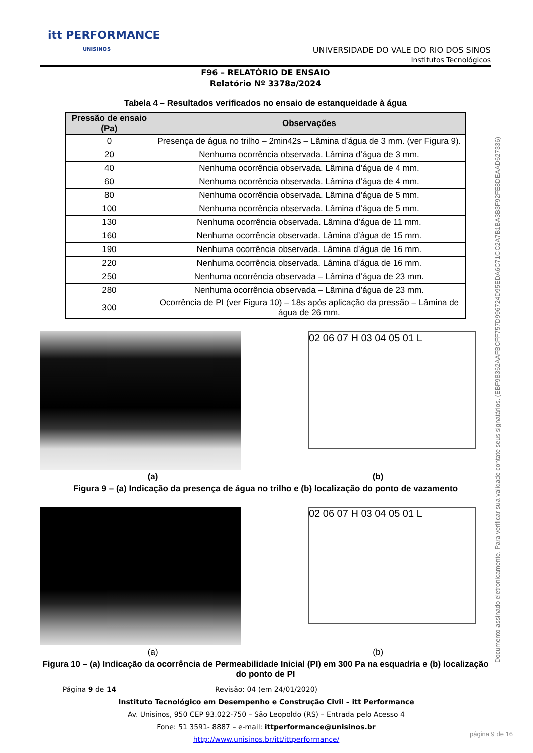itt PERFORMANCE
UNISINOS
UNIVERSIDADE DO VALE DO RIO DOS SINOS
Institutos Tecnológicos
F96 – RELATÓRIO DE ENSAIO
Relatório Nº 3378a/2024
Tabela 4 – Resultados verificados no ensaio de estanqueidade à água
| Pressão de ensaio (Pa) | Observações |
| --- | --- |
| 0 | Presença de água no trilho – 2min42s – Lâmina d’água de 3 mm. (ver Figura 9). |
| 20 | Nenhuma ocorrência observada. Lâmina d’água de 3 mm. |
| 40 | Nenhuma ocorrência observada. Lâmina d’água de 4 mm. |
| 60 | Nenhuma ocorrência observada. Lâmina d’água de 4 mm. |
| 80 | Nenhuma ocorrência observada. Lâmina d’água de 5 mm. |
| 100 | Nenhuma ocorrência observada. Lâmina d’água de 5 mm. |
| 130 | Nenhuma ocorrência observada. Lâmina d’água de 11 mm. |
| 160 | Nenhuma ocorrência observada. Lâmina d’água de 15 mm. |
| 190 | Nenhuma ocorrência observada. Lâmina d’água de 16 mm. |
| 220 | Nenhuma ocorrência observada. Lâmina d’água de 16 mm. |
| 250 | Nenhuma ocorrência observada – Lâmina d’água de 23 mm. |
| 280 | Nenhuma ocorrência observada – Lâmina d’água de 23 mm. |
| 300 | Ocorrência de PI (ver Figura 10) – 18s após aplicação da pressão – Lâmina de água de 26 mm. |
02 06 07 H 03 04 05 01 L
(a) (b)
Figura 9 – (a) Indicação da presença de água no trilho e (b) localização do ponto de vazamento
02 06 07 H 03 04 05 01 L
(a) (b)
Figura 10 – (a) Indicação da ocorrência de Permeabilidade Inicial (PI) em 300 Pa na esquadria e (b) localização do ponto de PI
Documento assinado eletronicamente. Para verificar sua validade contate seus signatários. (EBF98362AAFBCFF757D996724D95EDA6C71CC2A7B1BA3B3F92FE8DEAAD627336)
Página 9 de 14 Revisão: 04 (em 24/01/2020)
Instituto Tecnológico em Desempenho e Construção Civil – itt Performance
Av. Unisinos, 950 CEP 93.022-750 – São Leopoldo (RS) – Entrada pelo Acesso 4
Fone: 51 3591- 8887 – e-mail: ittperformance@unisinos.br
http://www.unisinos.br/itt/ittperformance/
página 9 de 16